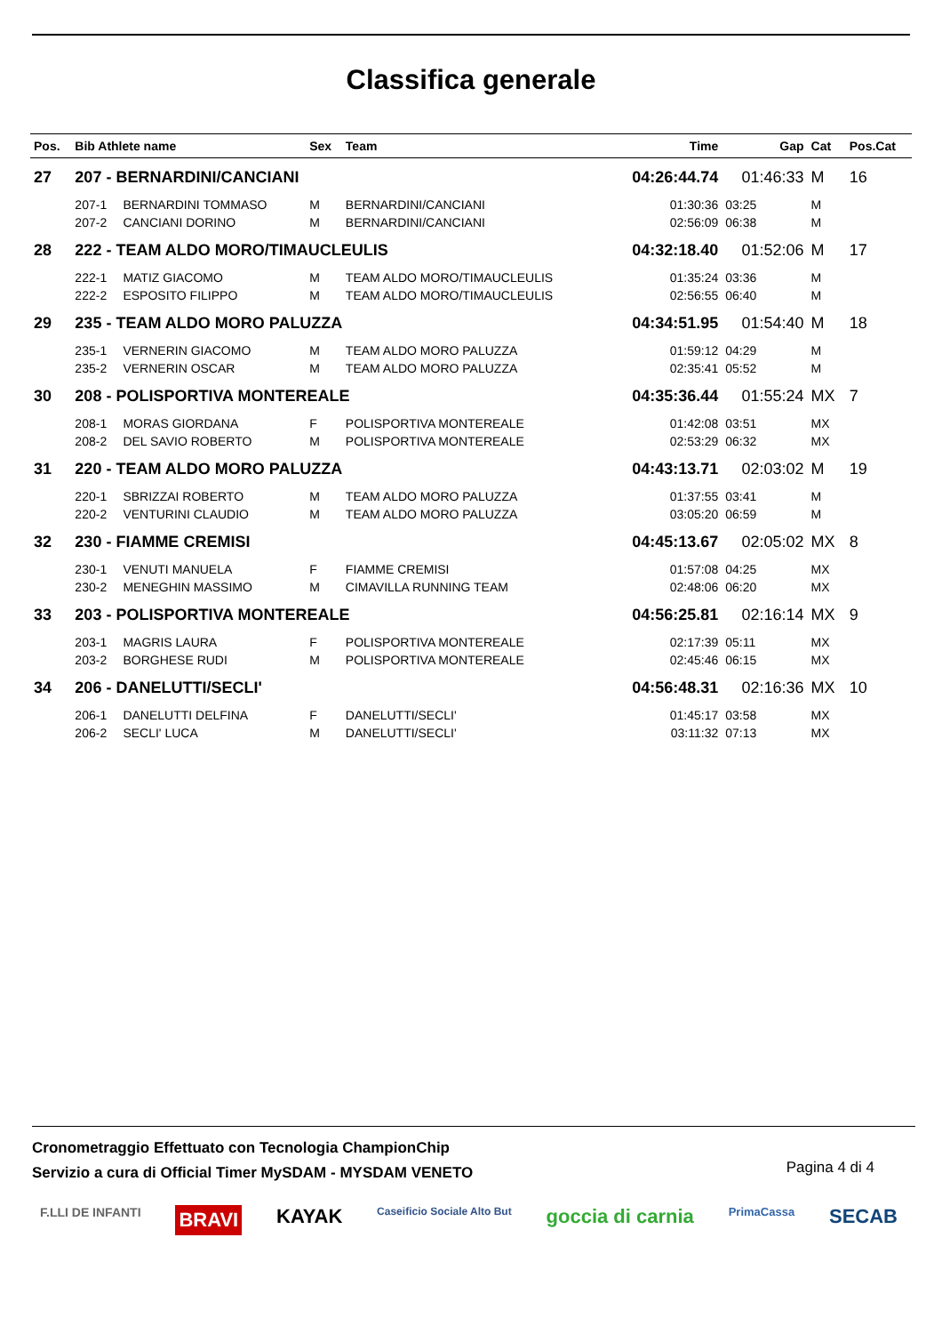Classifica generale
| Pos. | Bib Athlete name | | Sex | Team | Time | Gap | Cat | Pos.Cat |
| --- | --- | --- | --- | --- | --- | --- | --- | --- |
| 27 | 207 - BERNARDINI/CANCIANI | | | | 04:26:44.74 | 01:46:33 | M | 16 |
| | 207-1 | BERNARDINI TOMMASO | M | BERNARDINI/CANCIANI | 01:30:36 | 03:25 | M | |
| | 207-2 | CANCIANI DORINO | M | BERNARDINI/CANCIANI | 02:56:09 | 06:38 | M | |
| 28 | 222 - TEAM ALDO MORO/TIMAUCLEULIS | | | | 04:32:18.40 | 01:52:06 | M | 17 |
| | 222-1 | MATIZ GIACOMO | M | TEAM ALDO MORO/TIMAUCLEULIS | 01:35:24 | 03:36 | M | |
| | 222-2 | ESPOSITO FILIPPO | M | TEAM ALDO MORO/TIMAUCLEULIS | 02:56:55 | 06:40 | M | |
| 29 | 235 - TEAM ALDO MORO PALUZZA | | | | 04:34:51.95 | 01:54:40 | M | 18 |
| | 235-1 | VERNERIN GIACOMO | M | TEAM ALDO MORO PALUZZA | 01:59:12 | 04:29 | M | |
| | 235-2 | VERNERIN OSCAR | M | TEAM ALDO MORO PALUZZA | 02:35:41 | 05:52 | M | |
| 30 | 208 - POLISPORTIVA MONTEREALE | | | | 04:35:36.44 | 01:55:24 | MX | 7 |
| | 208-1 | MORAS GIORDANA | F | POLISPORTIVA MONTEREALE | 01:42:08 | 03:51 | MX | |
| | 208-2 | DEL SAVIO ROBERTO | M | POLISPORTIVA MONTEREALE | 02:53:29 | 06:32 | MX | |
| 31 | 220 - TEAM ALDO MORO PALUZZA | | | | 04:43:13.71 | 02:03:02 | M | 19 |
| | 220-1 | SBRIZZAI ROBERTO | M | TEAM ALDO MORO PALUZZA | 01:37:55 | 03:41 | M | |
| | 220-2 | VENTURINI CLAUDIO | M | TEAM ALDO MORO PALUZZA | 03:05:20 | 06:59 | M | |
| 32 | 230 - FIAMME CREMISI | | | | 04:45:13.67 | 02:05:02 | MX | 8 |
| | 230-1 | VENUTI MANUELA | F | FIAMME CREMISI | 01:57:08 | 04:25 | MX | |
| | 230-2 | MENEGHIN MASSIMO | M | CIMAVILLA RUNNING TEAM | 02:48:06 | 06:20 | MX | |
| 33 | 203 - POLISPORTIVA MONTEREALE | | | | 04:56:25.81 | 02:16:14 | MX | 9 |
| | 203-1 | MAGRIS LAURA | F | POLISPORTIVA MONTEREALE | 02:17:39 | 05:11 | MX | |
| | 203-2 | BORGHESE RUDI | M | POLISPORTIVA MONTEREALE | 02:45:46 | 06:15 | MX | |
| 34 | 206 - DANELUTTI/SECLI' | | | | 04:56:48.31 | 02:16:36 | MX | 10 |
| | 206-1 | DANELUTTI DELFINA | F | DANELUTTI/SECLI' | 01:45:17 | 03:58 | MX | |
| | 206-2 | SECLI' LUCA | M | DANELUTTI/SECLI' | 03:11:32 | 07:13 | MX | |
Cronometraggio Effettuato con Tecnologia ChampionChip
Servizio a cura di Official Timer MySDAM - MYSDAM VENETO
Pagina 4 di 4
F.LLI DE INFANTI BRAVI KAYAK Caseificio Sociale Alto But goccia di carnia PrimaCassa SECAB